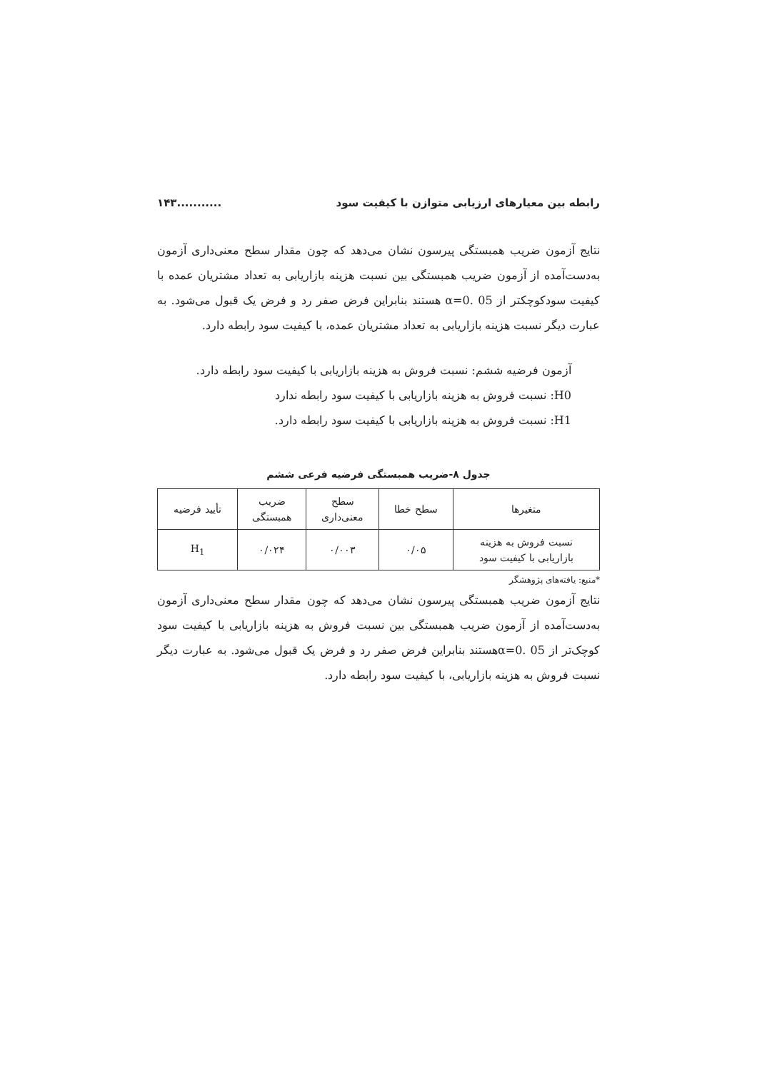رابطه بین معیارهای ارزیابی متوازن با کیفیت سود ۱۴۳...........
نتایج آزمون ضریب همبستگی پیرسون نشان می‌دهد که چون مقدار سطح معنی‌داری آزمون به‌دست‌آمده از آزمون ضریب همبستگی بین نسبت هزینه بازاریابی به تعداد مشتریان عمده با کیفیت سودکوچکتر از α=0. 05 هستند بنابراین فرض صفر رد و فرض یک قبول می‌شود. به عبارت دیگر نسبت هزینه بازاریابی به تعداد مشتریان عمده، با کیفیت سود رابطه دارد.
آزمون فرضیه ششم: نسبت فروش به هزینه بازاریابی با کیفیت سود رابطه دارد.
H0: نسبت فروش به هزینه بازاریابی با کیفیت سود رابطه ندارد
H1: نسبت فروش به هزینه بازاریابی با کیفیت سود رابطه دارد.
جدول ۸-ضریب همبستگی فرضیه فرعی ششم
| متغیرها | سطح خطا | سطح معنی‌داری | ضریب همبستگی | تأیید فرضیه |
| --- | --- | --- | --- | --- |
| نسبت فروش به هزینه بازاریابی با کیفیت سود | ۰/۰۵ | ۰/۰۰۳ | ۰/۰۲۴ | H<sub>1</sub> |
*منبع: یافته‌های پژوهشگر
نتایج آزمون ضریب همبستگی پیرسون نشان می‌دهد که چون مقدار سطح معنی‌داری آزمون به‌دست‌آمده از آزمون ضریب همبستگی بین نسبت فروش به هزینه بازاریابی با کیفیت سود کوچک‌تر از α=0. 05هستند بنابراین فرض صفر رد و فرض یک قبول می‌شود. به عبارت دیگر نسبت فروش به هزینه بازاریابی، با کیفیت سود رابطه دارد.